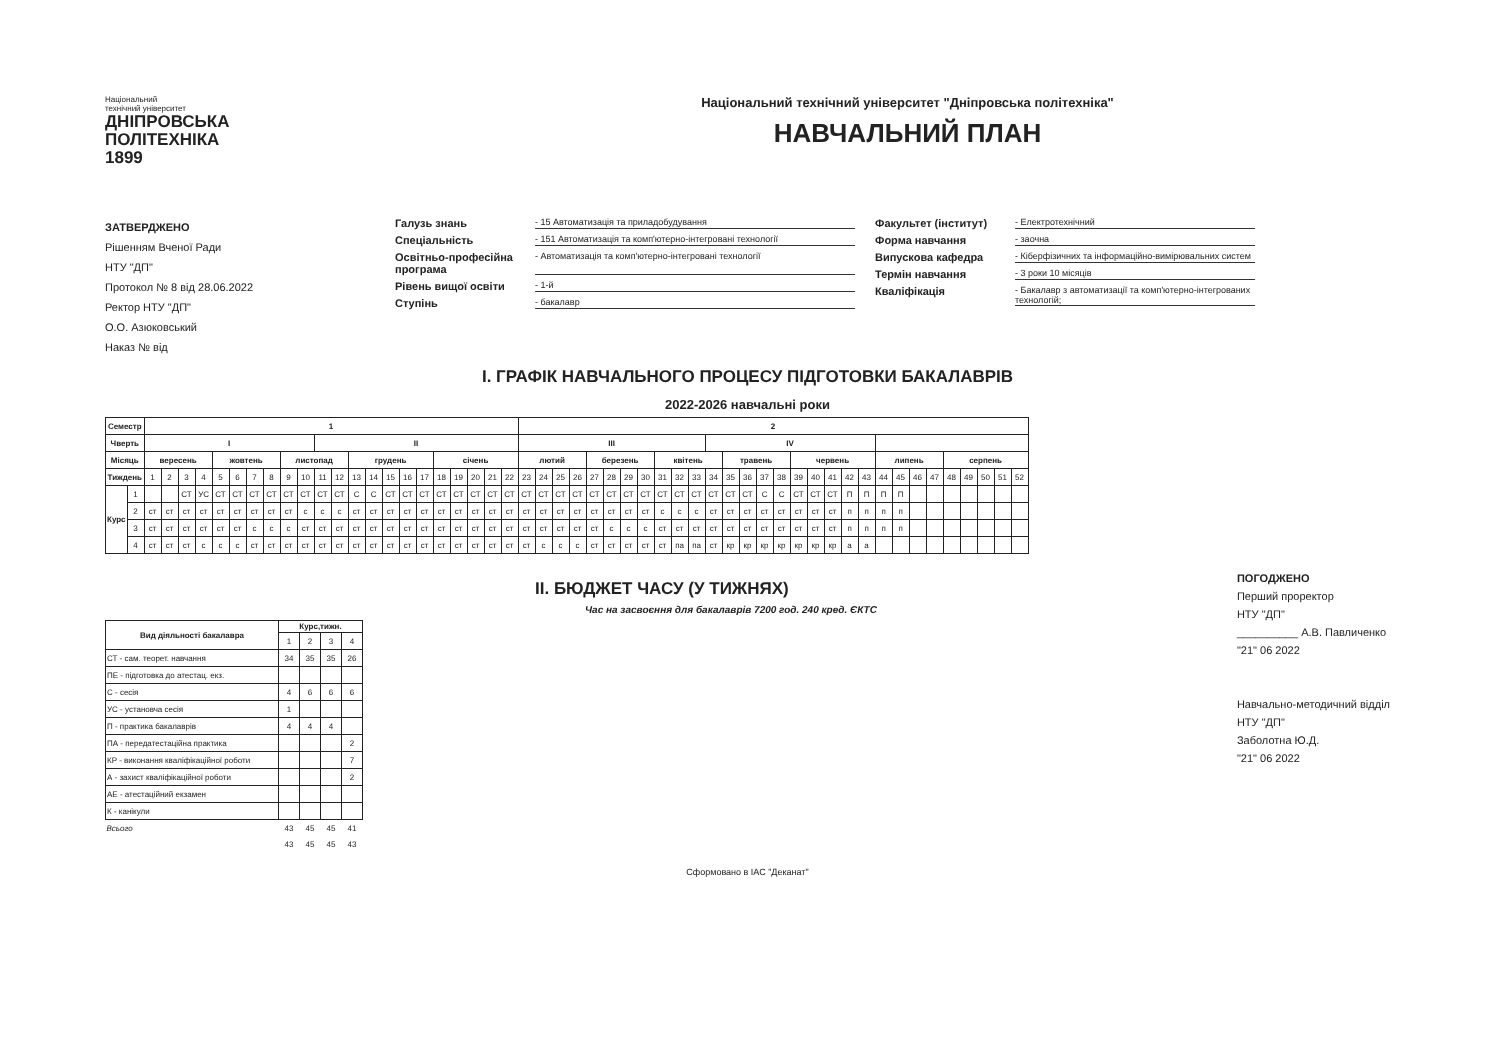Національний
технічний університет
ДНІПРОВСЬКА
ПОЛІТЕХНІКА
1899
Національний технічний університет "Дніпровська політехніка"
НАВЧАЛЬНИЙ ПЛАН
ЗАТВЕРДЖЕНО
Рішенням Вченої Ради
НТУ "ДП"
Протокол № 8 від 28.06.2022
Ректор НТУ "ДП"
О.О. Азюковський
Наказ № від
Галузь знань - 15 Автоматизація та приладобудування
Спеціальність - 151 Автоматизація та комп'ютерно-інтегровані технології
Освітньо-професійна програма - Автоматизація та комп'ютерно-інтегровані технології
Рівень вищої освіти - 1-й
Ступінь - бакалавр
Факультет (інститут) - Електротехнічний
Форма навчання - заочна
Випускова кафедра - Кіберфізичних та інформаційно-вимірювальних систем
Термін навчання - 3 роки 10 місяців
Кваліфікація - Бакалавр з автоматизації та комп'ютерно-інтегрованих технологій;
І. ГРАФІК НАВЧАЛЬНОГО ПРОЦЕСУ ПІДГОТОВКИ БАКАЛАВРІВ
2022-2026 навчальні роки
| Семестр | | 1 | | | | | | | | | | | | | | | | | | | | | | 2 | | | | | | | | | | | | | | | | | | | | | | | | | | | | | |
| --- | --- | --- | --- | --- | --- | --- | --- | --- | --- | --- | --- | --- | --- | --- | --- | --- | --- | --- | --- | --- | --- | --- | --- | --- | --- | --- | --- | --- | --- | --- | --- | --- | --- | --- | --- | --- | --- | --- | --- | --- | --- | --- | --- | --- | --- | --- | --- | --- | --- | --- | --- | --- | --- |
| Чверть | | I | | | | | | | | | | II | | | | | | | | | | | | III | | | | | | | | | | | IV | | | | | | | | | | | | | | | | | | |
| Місяць | | вересень | | | | жовтень | | | | листопад | | | | грудень | | | | | січень | | | | | лютий | | | | березень | | | | квітень | | | | травень | | | | червень | | | | | липень | | | | серпень | | | | |
| Тиждень | | 1 | 2 | 3 | 4 | 5 | 6 | 7 | 8 | 9 | 10 | 11 | 12 | 13 | 14 | 15 | 16 | 17 | 18 | 19 | 20 | 21 | 22 | 23 | 24 | 25 | 26 | 27 | 28 | 29 | 30 | 31 | 32 | 33 | 34 | 35 | 36 | 37 | 38 | 39 | 40 | 41 | 42 | 43 | 44 | 45 | 46 | 47 | 48 | 49 | 50 | 51 | 52 |
| Курс | 1 | | | СТ | УС | СТ | СТ | СТ | СТ | СТ | СТ | СТ | СТ | С | С | СТ | СТ | СТ | СТ | СТ | СТ | СТ | СТ | СТ | СТ | СТ | СТ | СТ | СТ | СТ | СТ | СТ | СТ | СТ | СТ | СТ | СТ | С | С | СТ | СТ | СТ | П | П | П | П | | | | | | | |
| | 2 | ст | ст | ст | ст | ст | ст | ст | ст | ст | с | с | с | ст | ст | ст | ст | ст | ст | ст | ст | ст | ст | ст | ст | ст | ст | ст | ст | ст | ст | с | с | с | ст | ст | ст | ст | ст | ст | ст | ст | п | п | п | п | | | | | | | |
| | 3 | ст | ст | ст | ст | ст | ст | с | с | с | ст | ст | ст | ст | ст | ст | ст | ст | ст | ст | ст | ст | ст | ст | ст | ст | ст | ст | с | с | с | ст | ст | ст | ст | ст | ст | ст | ст | ст | ст | ст | п | п | п | п | | | | | | | |
| | 4 | ст | ст | ст | с | с | с | ст | ст | ст | ст | ст | ст | ст | ст | ст | ст | ст | ст | ст | ст | ст | ст | ст | с | с | с | ст | ст | ст | ст | ст | па | па | ст | кр | кр | кр | кр | кр | кр | кр | а | а | | | | | | | | | |
ІІ. БЮДЖЕТ ЧАСУ (У ТИЖНЯХ)
Час на засвоєння для бакалаврів 7200 год. 240 кред. ЄКТС
| Вид діяльності бакалавра | Курс,тижн. | | | |
| --- | --- | --- | --- | --- |
| | 1 | 2 | 3 | 4 |
| СТ - сам. теорет. навчання | 34 | 35 | 35 | 26 |
| ПЕ - підготовка до атестац. екз. | | | | |
| С - сесія | 4 | 6 | 6 | 6 |
| УС - установча сесія | 1 | | | |
| П - практика бакалаврів | 4 | 4 | 4 | |
| ПА - передатестаційна практика | | | | 2 |
| КР - виконання кваліфікаційної роботи | | | | 7 |
| А - захист кваліфікаційної роботи | | | | 2 |
| АЕ - атестаційний екзамен | | | | |
| К - канікули | | | | |
| Всього | 43 | 45 | 45 | 41 |
| | 43 | 45 | 45 | 43 |
ПОГОДЖЕНО
Перший проректор
НТУ "ДП"
__________ А.В. Павличенко
"21" 06 2022
Навчально-методичний відділ
НТУ "ДП"
Заболотна Ю.Д.
"21" 06 2022
Сформовано в ІАС "Деканат"